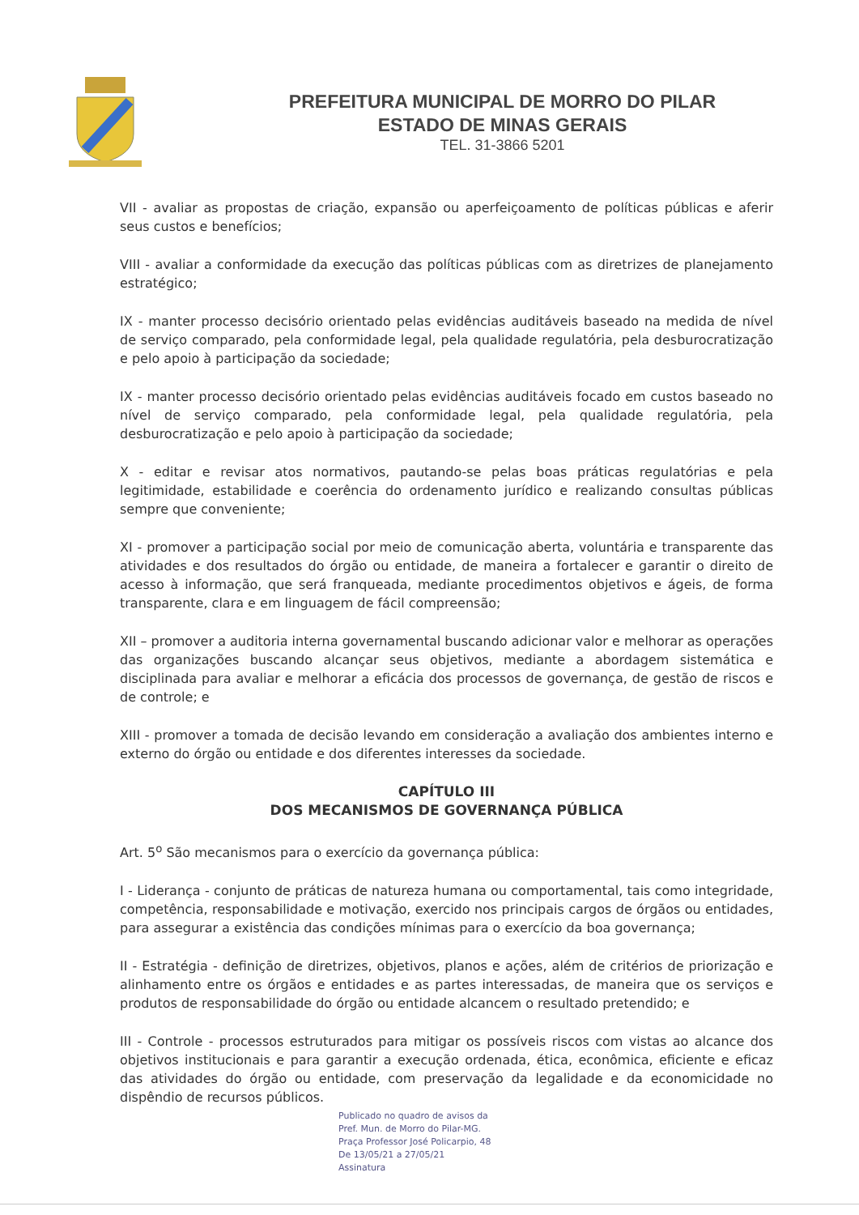PREFEITURA MUNICIPAL DE MORRO DO PILAR
ESTADO DE MINAS GERAIS
TEL. 31-3866 5201
VII - avaliar as propostas de criação, expansão ou aperfeiçoamento de políticas públicas e aferir seus custos e benefícios;
VIII - avaliar a conformidade da execução das políticas públicas com as diretrizes de planejamento estratégico;
IX - manter processo decisório orientado pelas evidências auditáveis baseado na medida de nível de serviço comparado, pela conformidade legal, pela qualidade regulatória, pela desburocratização e pelo apoio à participação da sociedade;
IX - manter processo decisório orientado pelas evidências auditáveis focado em custos baseado no nível de serviço comparado, pela conformidade legal, pela qualidade regulatória, pela desburocratização e pelo apoio à participação da sociedade;
X - editar e revisar atos normativos, pautando-se pelas boas práticas regulatórias e pela legitimidade, estabilidade e coerência do ordenamento jurídico e realizando consultas públicas sempre que conveniente;
XI - promover a participação social por meio de comunicação aberta, voluntária e transparente das atividades e dos resultados do órgão ou entidade, de maneira a fortalecer e garantir o direito de acesso à informação, que será franqueada, mediante procedimentos objetivos e ágeis, de forma transparente, clara e em linguagem de fácil compreensão;
XII – promover a auditoria interna governamental buscando adicionar valor e melhorar as operações das organizações buscando alcançar seus objetivos, mediante a abordagem sistemática e disciplinada para avaliar e melhorar a eficácia dos processos de governança, de gestão de riscos e de controle; e
XIII - promover a tomada de decisão levando em consideração a avaliação dos ambientes interno e externo do órgão ou entidade e dos diferentes interesses da sociedade.
CAPÍTULO III
DOS MECANISMOS DE GOVERNANÇA PÚBLICA
Art. 5<sup>o</sup> São mecanismos para o exercício da governança pública:
I - Liderança - conjunto de práticas de natureza humana ou comportamental, tais como integridade, competência, responsabilidade e motivação, exercido nos principais cargos de órgãos ou entidades, para assegurar a existência das condições mínimas para o exercício da boa governança;
II - Estratégia - definição de diretrizes, objetivos, planos e ações, além de critérios de priorização e alinhamento entre os órgãos e entidades e as partes interessadas, de maneira que os serviços e produtos de responsabilidade do órgão ou entidade alcancem o resultado pretendido; e
III - Controle - processos estruturados para mitigar os possíveis riscos com vistas ao alcance dos objetivos institucionais e para garantir a execução ordenada, ética, econômica, eficiente e eficaz das atividades do órgão ou entidade, com preservação da legalidade e da economicidade no dispêndio de recursos públicos.
Publicado no quadro de avisos da
Pref. Mun. de Morro do Pilar-MG.
Praça Professor José Policarpio, 48
De 13/05/21 a 27/05/21
Assinatura